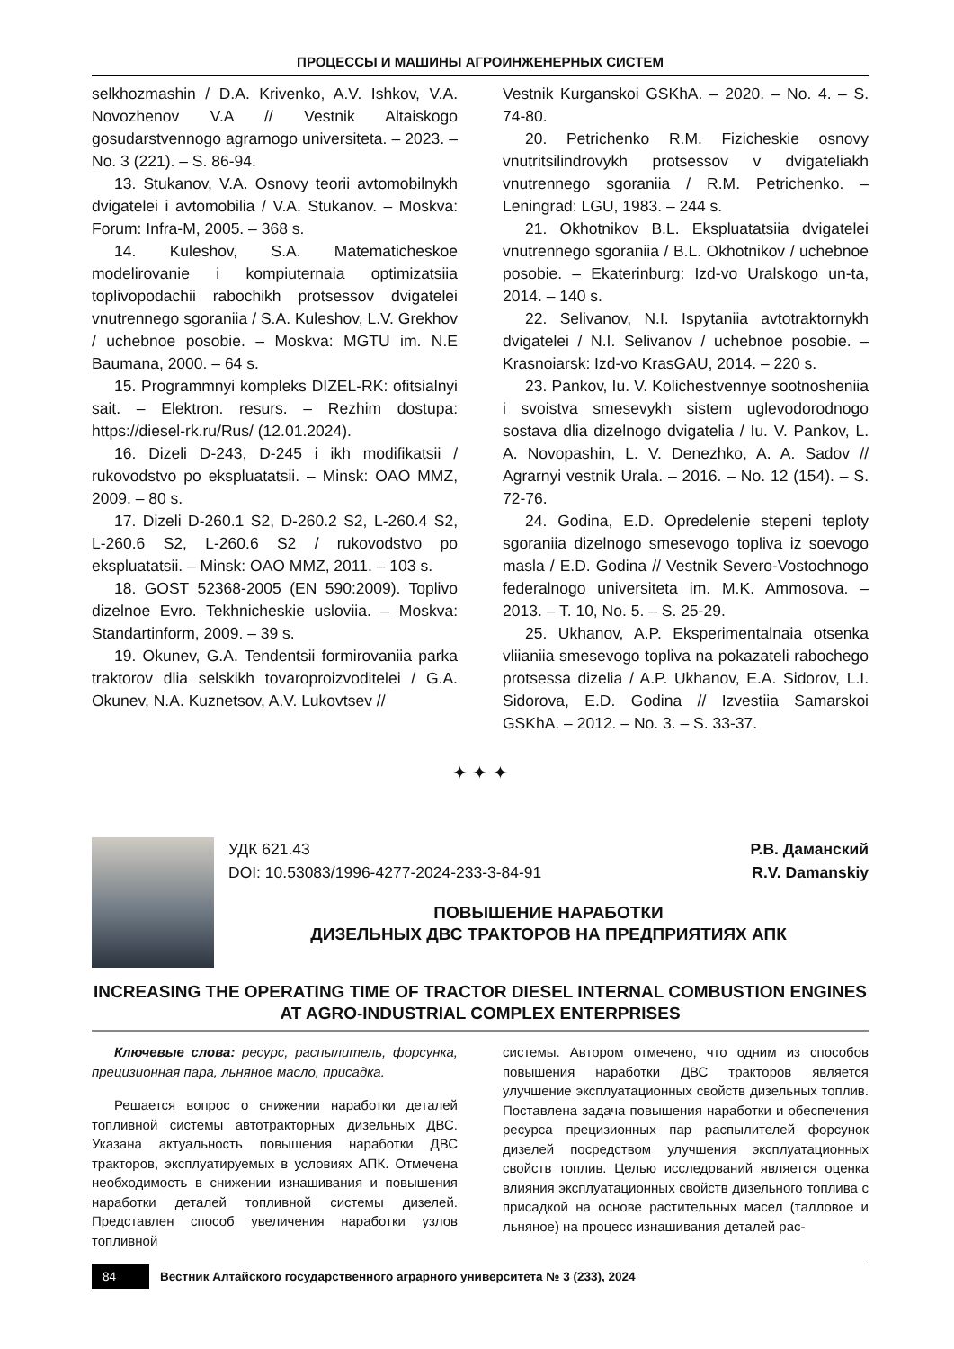ПРОЦЕССЫ И МАШИНЫ АГРОИНЖЕНЕРНЫХ СИСТЕМ
selkhozmashin / D.A. Krivenko, A.V. Ishkov, V.A. Novozhenov V.A // Vestnik Altaiskogo gosudarstvennogo agrarnogo universiteta. – 2023. – No. 3 (221). – S. 86-94.
13. Stukanov, V.A. Osnovy teorii avtomobilnykh dvigatelei i avtomobilia / V.A. Stukanov. – Moskva: Forum: Infra-M, 2005. – 368 s.
14. Kuleshov, S.A. Matematicheskoe modelirovanie i kompiuternaia optimizatsiia toplivopodachii rabochikh protsessov dvigatelei vnutrennego sgoraniia / S.A. Kuleshov, L.V. Grekhov / uchebnoe posobie. – Moskva: MGTU im. N.E Baumana, 2000. – 64 s.
15. Programmnyi kompleks DIZEL-RK: ofitsialnyi sait. – Elektron. resurs. – Rezhim dostupa: https://diesel-rk.ru/Rus/ (12.01.2024).
16. Dizeli D-243, D-245 i ikh modifikatsii / rukovodstvo po ekspluatatsii. – Minsk: OAO MMZ, 2009. – 80 s.
17. Dizeli D-260.1 S2, D-260.2 S2, L-260.4 S2, L-260.6 S2, L-260.6 S2 / rukovodstvo po ekspluatatsii. – Minsk: OAO MMZ, 2011. – 103 s.
18. GOST 52368-2005 (EN 590:2009). Toplivo dizelnoe Evro. Tekhnicheskie usloviia. – Moskva: Standartinform, 2009. – 39 s.
19. Okunev, G.A. Tendentsii formirovaniia parka traktorov dlia selskikh tovaroproizvoditelei / G.A. Okunev, N.A. Kuznetsov, A.V. Lukovtsev //
Vestnik Kurganskoi GSKhA. – 2020. – No. 4. – S. 74-80.
20. Petrichenko R.M. Fizicheskie osnovy vnutritsilindrovykh protsessov v dvigateliakh vnutrennego sgoraniia / R.M. Petrichenko. – Leningrad: LGU, 1983. – 244 s.
21. Okhotnikov B.L. Ekspluatatsiia dvigatelei vnutrennego sgoraniia / B.L. Okhotnikov / uchebnoe posobie. – Ekaterinburg: Izd-vo Uralskogo un-ta, 2014. – 140 s.
22. Selivanov, N.I. Ispytaniia avtotraktornykh dvigatelei / N.I. Selivanov / uchebnoe posobie. – Krasnoiarsk: Izd-vo KrasGAU, 2014. – 220 s.
23. Pankov, Iu. V. Kolichestvennye sootnosheniia i svoistva smesevykh sistem uglevodorodnogo sostava dlia dizelnogo dvigatelia / Iu. V. Pankov, L. A. Novopashin, L. V. Denezhko, A. A. Sadov // Agrarnyi vestnik Urala. – 2016. – No. 12 (154). – S. 72-76.
24. Godina, E.D. Opredelenie stepeni teploty sgoraniia dizelnogo smesevogo topliva iz soevogo masla / E.D. Godina // Vestnik Severo-Vostochnogo federalnogo universiteta im. M.K. Ammosova. – 2013. – T. 10, No. 5. – S. 25-29.
25. Ukhanov, A.P. Eksperimentalnaia otsenka vliianiia smesevogo topliva na pokazateli rabochego protsessa dizelia / A.P. Ukhanov, E.A. Sidorov, L.I. Sidorova, E.D. Godina // Izvestiia Samarskoi GSKhA. – 2012. – No. 3. – S. 33-37.
✦ ✦ ✦
УДК 621.43 Р.В. Даманский
DOI: 10.53083/1996-4277-2024-233-3-84-91 R.V. Damanskiy
ПОВЫШЕНИЕ НАРАБОТКИ
ДИЗЕЛЬНЫХ ДВС ТРАКТОРОВ НА ПРЕДПРИЯТИЯХ АПК
INCREASING THE OPERATING TIME OF TRACTOR DIESEL INTERNAL COMBUSTION ENGINES
AT AGRO-INDUSTRIAL COMPLEX ENTERPRISES
Ключевые слова: ресурс, распылитель, форсунка, прецизионная пара, льняное масло, присадка.
Решается вопрос о снижении наработки деталей топливной системы автотракторных дизельных ДВС. Указана актуальность повышения наработки ДВС тракторов, эксплуатируемых в условиях АПК. Отмечена необходимость в снижении изнашивания и повышения наработки деталей топливной системы дизелей. Представлен способ увеличения наработки узлов топливной
системы. Автором отмечено, что одним из способов повышения наработки ДВС тракторов является улучшение эксплуатационных свойств дизельных топлив. Поставлена задача повышения наработки и обеспечения ресурса прецизионных пар распылителей форсунок дизелей посредством улучшения эксплуатационных свойств топлив. Целью исследований является оценка влияния эксплуатационных свойств дизельного топлива с присадкой на основе растительных масел (талловое и льняное) на процесс изнашивания деталей рас-
84 Вестник Алтайского государственного аграрного университета № 3 (233), 2024